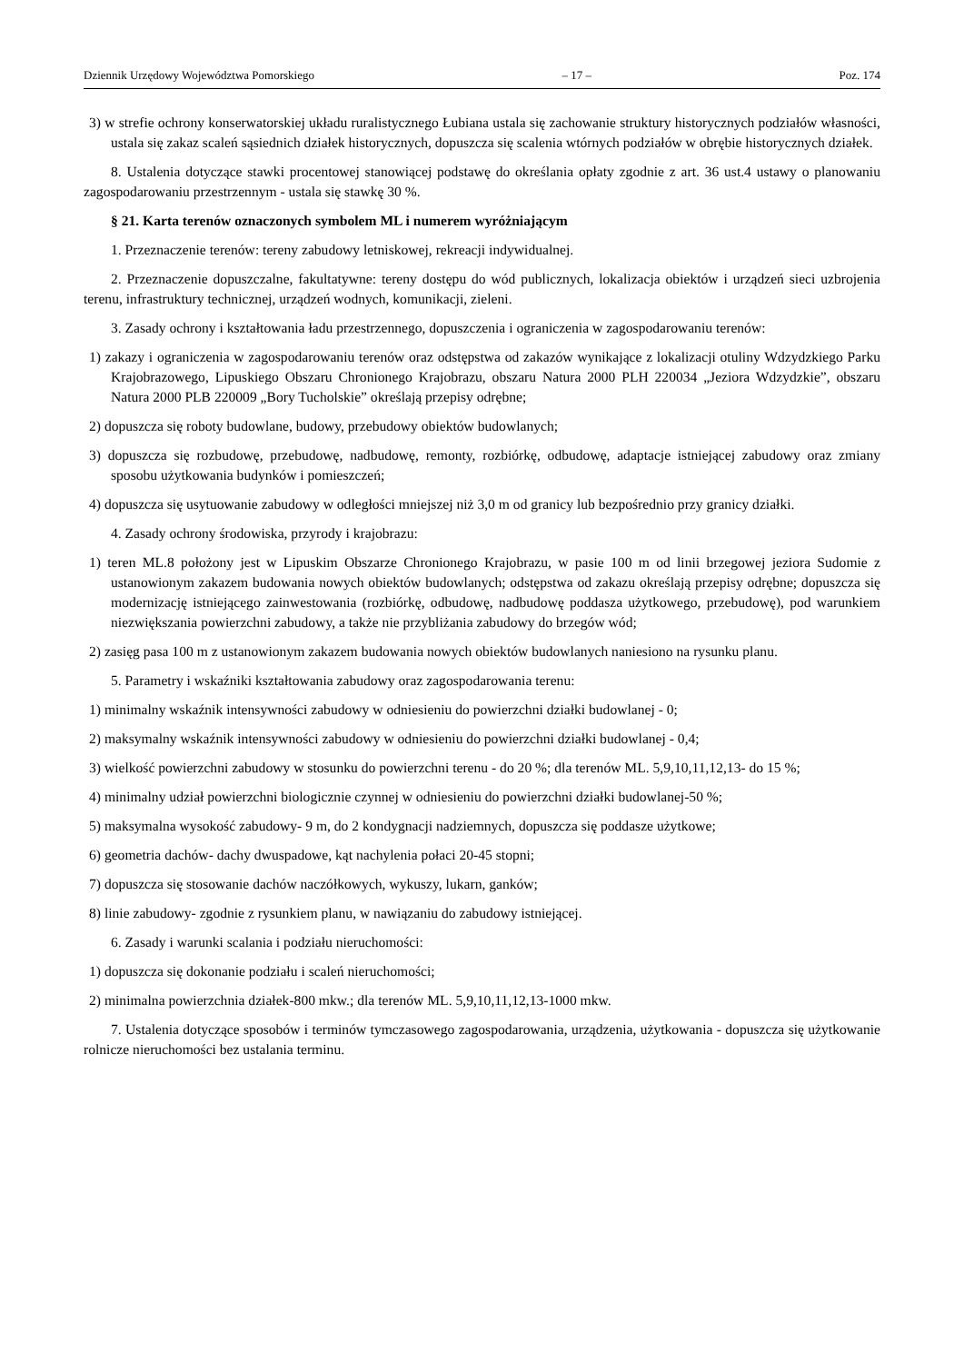Dziennik Urzędowy Województwa Pomorskiego – 17 – Poz. 174
3) w strefie ochrony konserwatorskiej układu ruralistycznego Łubiana ustala się zachowanie struktury historycznych podziałów własności, ustala się zakaz scaleń sąsiednich działek historycznych, dopuszcza się scalenia wtórnych podziałów w obrębie historycznych działek.
8. Ustalenia dotyczące stawki procentowej stanowiącej podstawę do określania opłaty zgodnie z art. 36 ust.4 ustawy o planowaniu zagospodarowaniu przestrzennym - ustala się stawkę 30 %.
§ 21. Karta terenów oznaczonych symbolem ML i numerem wyróżniającym
1. Przeznaczenie terenów: tereny zabudowy letniskowej, rekreacji indywidualnej.
2. Przeznaczenie dopuszczalne, fakultatywne: tereny dostępu do wód publicznych, lokalizacja obiektów i urządzeń sieci uzbrojenia terenu, infrastruktury technicznej, urządzeń wodnych, komunikacji, zieleni.
3. Zasady ochrony i kształtowania ładu przestrzennego, dopuszczenia i ograniczenia w zagospodarowaniu terenów:
1) zakazy i ograniczenia w zagospodarowaniu terenów oraz odstępstwa od zakazów wynikające z lokalizacji otuliny Wdzydzkiego Parku Krajobrazowego, Lipuskiego Obszaru Chronionego Krajobrazu, obszaru Natura 2000 PLH 220034 „Jeziora Wdzydzkie”, obszaru Natura 2000 PLB 220009 „Bory Tucholskie” określają przepisy odrębne;
2) dopuszcza się roboty budowlane, budowy, przebudowy obiektów budowlanych;
3) dopuszcza się rozbudowę, przebudowę, nadbudowę, remonty, rozbiórkę, odbudowę, adaptacje istniejącej zabudowy oraz zmiany sposobu użytkowania budynków i pomieszczeń;
4) dopuszcza się usytuowanie zabudowy w odległości mniejszej niż 3,0 m od granicy lub bezpośrednio przy granicy działki.
4. Zasady ochrony środowiska, przyrody i krajobrazu:
1) teren ML.8 położony jest w Lipuskim Obszarze Chronionego Krajobrazu, w pasie 100 m od linii brzegowej jeziora Sudomie z ustanowionym zakazem budowania nowych obiektów budowlanych; odstępstwa od zakazu określają przepisy odrębne; dopuszcza się modernizację istniejącego zainwestowania (rozbiórkę, odbudowę, nadbudowę poddasza użytkowego, przebudowę), pod warunkiem niezwiększania powierzchni zabudowy, a także nie przybliżania zabudowy do brzegów wód;
2) zasięg pasa 100 m z ustanowionym zakazem budowania nowych obiektów budowlanych naniesiono na rysunku planu.
5. Parametry i wskaźniki kształtowania zabudowy oraz zagospodarowania terenu:
1) minimalny wskaźnik intensywności zabudowy w odniesieniu do powierzchni działki budowlanej - 0;
2) maksymalny wskaźnik intensywności zabudowy w odniesieniu do powierzchni działki budowlanej - 0,4;
3) wielkość powierzchni zabudowy w stosunku do powierzchni terenu - do 20 %; dla terenów ML. 5,9,10,11,12,13- do 15 %;
4) minimalny udział powierzchni biologicznie czynnej w odniesieniu do powierzchni działki budowlanej-50 %;
5) maksymalna wysokość zabudowy- 9 m, do 2 kondygnacji nadziemnych, dopuszcza się poddasze użytkowe;
6) geometria dachów- dachy dwuspadowe, kąt nachylenia połaci 20-45 stopni;
7) dopuszcza się stosowanie dachów naczółkowych, wykuszy, lukarn, ganków;
8) linie zabudowy- zgodnie z rysunkiem planu, w nawiązaniu do zabudowy istniejącej.
6. Zasady i warunki scalania i podziału nieruchomości:
1) dopuszcza się dokonanie podziału i scaleń nieruchomości;
2) minimalna powierzchnia działek-800 mkw.; dla terenów ML. 5,9,10,11,12,13-1000 mkw.
7. Ustalenia dotyczące sposobów i terminów tymczasowego zagospodarowania, urządzenia, użytkowania - dopuszcza się użytkowanie rolnicze nieruchomości bez ustalania terminu.